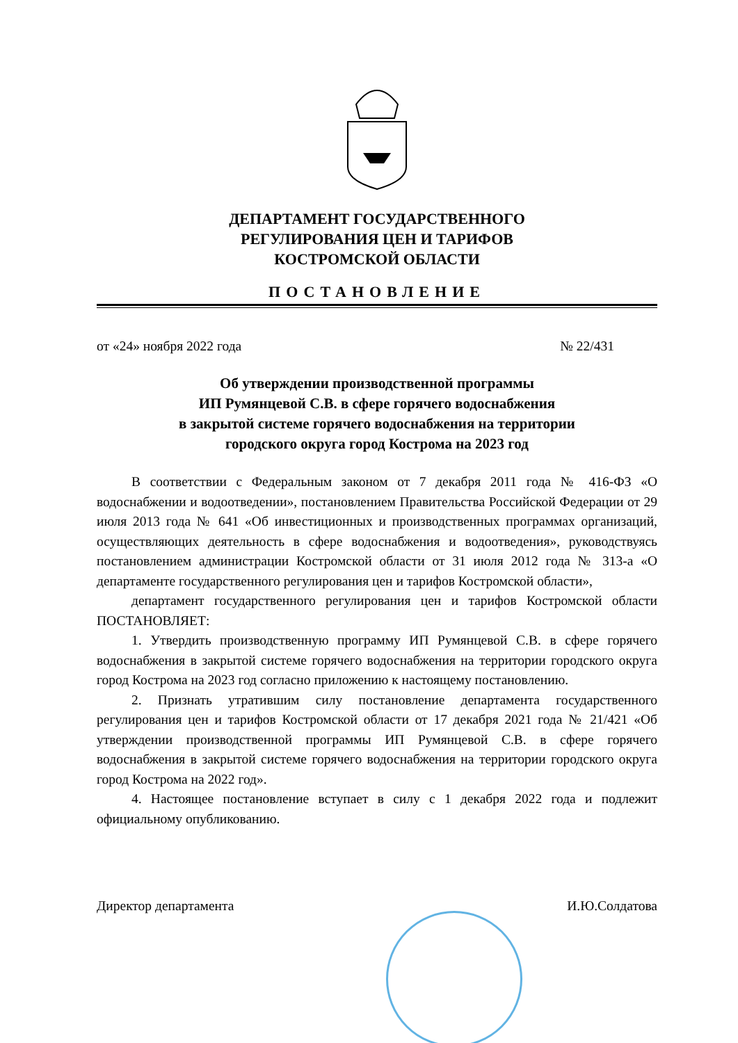ДЕПАРТАМЕНТ ГОСУДАРСТВЕННОГО
РЕГУЛИРОВАНИЯ ЦЕН И ТАРИФОВ
КОСТРОМСКОЙ ОБЛАСТИ
ПОСТАНОВЛЕНИЕ
от «24» ноября 2022 года № 22/431
Об утверждении производственной программы
ИП Румянцевой С.В. в сфере горячего водоснабжения
в закрытой системе горячего водоснабжения на территории
городского округа город Кострома на 2023 год
В соответствии с Федеральным законом от 7 декабря 2011 года № 416-ФЗ «О водоснабжении и водоотведении», постановлением Правительства Российской Федерации от 29 июля 2013 года № 641 «Об инвестиционных и производственных программах организаций, осуществляющих деятельность в сфере водоснабжения и водоотведения», руководствуясь постановлением администрации Костромской области от 31 июля 2012 года № 313-а «О департаменте государственного регулирования цен и тарифов Костромской области»,
департамент государственного регулирования цен и тарифов Костромской области ПОСТАНОВЛЯЕТ:
1. Утвердить производственную программу ИП Румянцевой С.В. в сфере горячего водоснабжения в закрытой системе горячего водоснабжения на территории городского округа город Кострома на 2023 год согласно приложению к настоящему постановлению.
2. Признать утратившим силу постановление департамента государственного регулирования цен и тарифов Костромской области от 17 декабря 2021 года № 21/421 «Об утверждении производственной программы ИП Румянцевой С.В. в сфере горячего водоснабжения в закрытой системе горячего водоснабжения на территории городского округа город Кострома на 2022 год».
4. Настоящее постановление вступает в силу с 1 декабря 2022 года и подлежит официальному опубликованию.
Директор департамента И.Ю.Солдатова